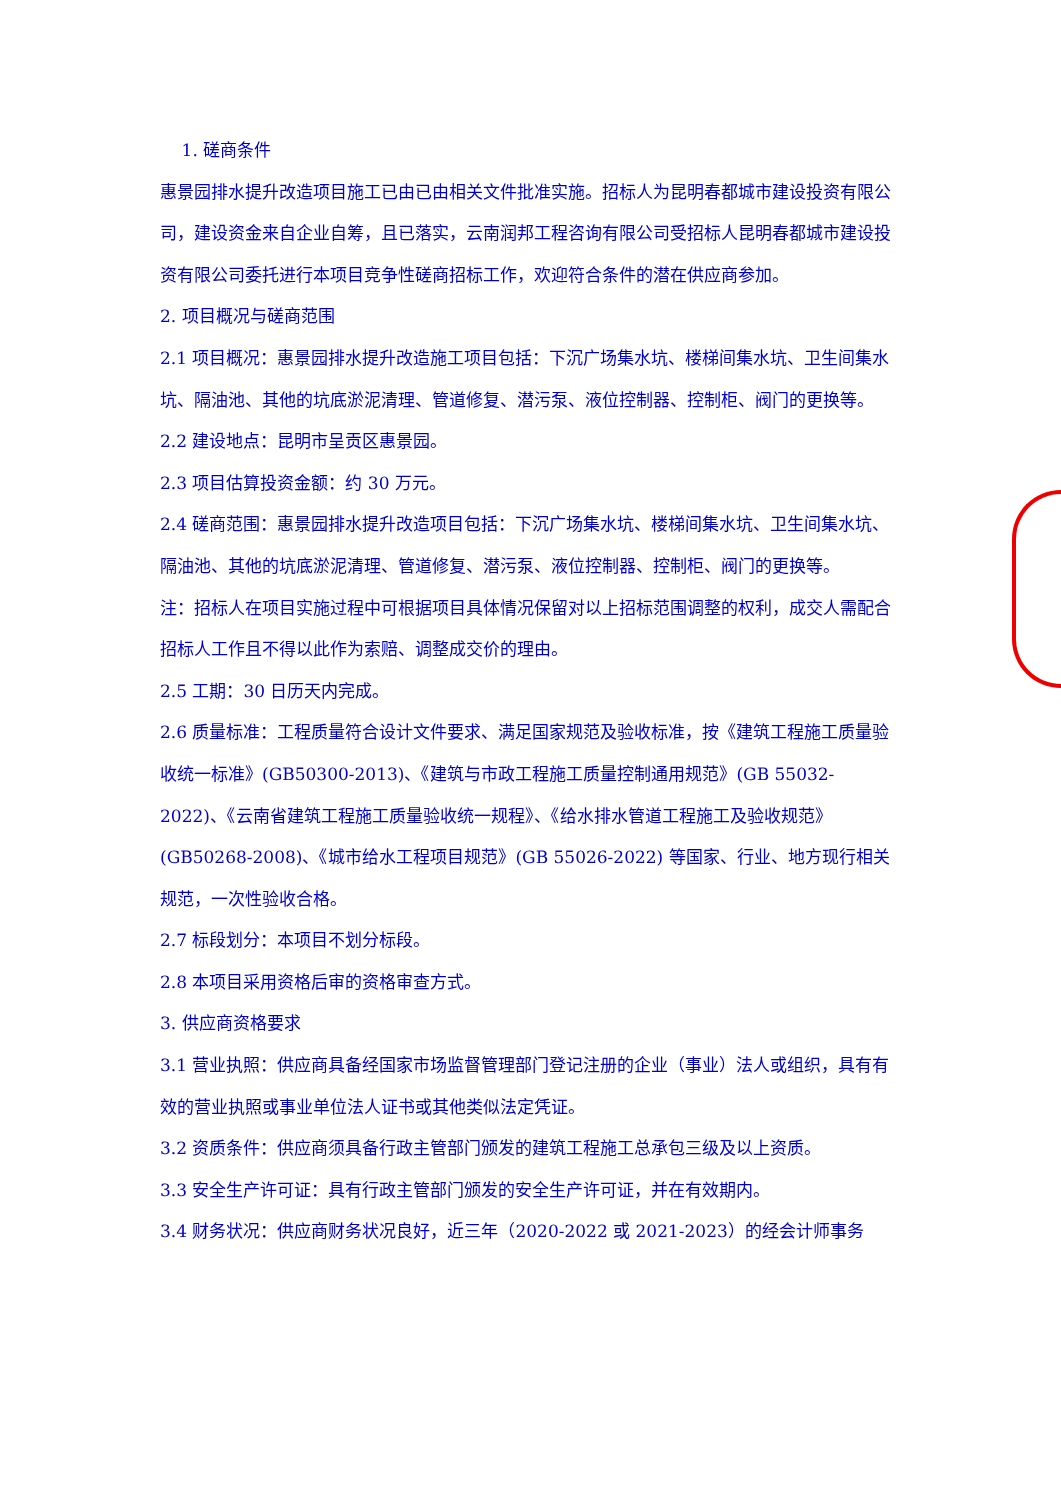1. 磋商条件
惠景园排水提升改造项目施工已由已由相关文件批准实施。招标人为昆明春都城市建设投资有限公司，建设资金来自企业自筹，且已落实，云南润邦工程咨询有限公司受招标人昆明春都城市建设投资有限公司委托进行本项目竞争性磋商招标工作，欢迎符合条件的潜在供应商参加。
2. 项目概况与磋商范围
2.1 项目概况：惠景园排水提升改造施工项目包括：下沉广场集水坑、楼梯间集水坑、卫生间集水坑、隔油池、其他的坑底淤泥清理、管道修复、潜污泵、液位控制器、控制柜、阀门的更换等。
2.2 建设地点：昆明市呈贡区惠景园。
2.3 项目估算投资金额：约 30 万元。
2.4 磋商范围：惠景园排水提升改造项目包括：下沉广场集水坑、楼梯间集水坑、卫生间集水坑、隔油池、其他的坑底淤泥清理、管道修复、潜污泵、液位控制器、控制柜、阀门的更换等。
注：招标人在项目实施过程中可根据项目具体情况保留对以上招标范围调整的权利，成交人需配合招标人工作且不得以此作为索赔、调整成交价的理由。
2.5 工期：30 日历天内完成。
2.6 质量标准：工程质量符合设计文件要求、满足国家规范及验收标准，按《建筑工程施工质量验收统一标准》(GB50300-2013)、《建筑与市政工程施工质量控制通用规范》(GB 55032-2022)、《云南省建筑工程施工质量验收统一规程》、《给水排水管道工程施工及验收规范》(GB50268-2008)、《城市给水工程项目规范》(GB 55026-2022) 等国家、行业、地方现行相关规范，一次性验收合格。
2.7 标段划分：本项目不划分标段。
2.8 本项目采用资格后审的资格审查方式。
3. 供应商资格要求
3.1 营业执照：供应商具备经国家市场监督管理部门登记注册的企业（事业）法人或组织，具有有效的营业执照或事业单位法人证书或其他类似法定凭证。
3.2 资质条件：供应商须具备行政主管部门颁发的建筑工程施工总承包三级及以上资质。
3.3 安全生产许可证：具有行政主管部门颁发的安全生产许可证，并在有效期内。
3.4 财务状况：供应商财务状况良好，近三年（2020-2022 或 2021-2023）的经会计师事务